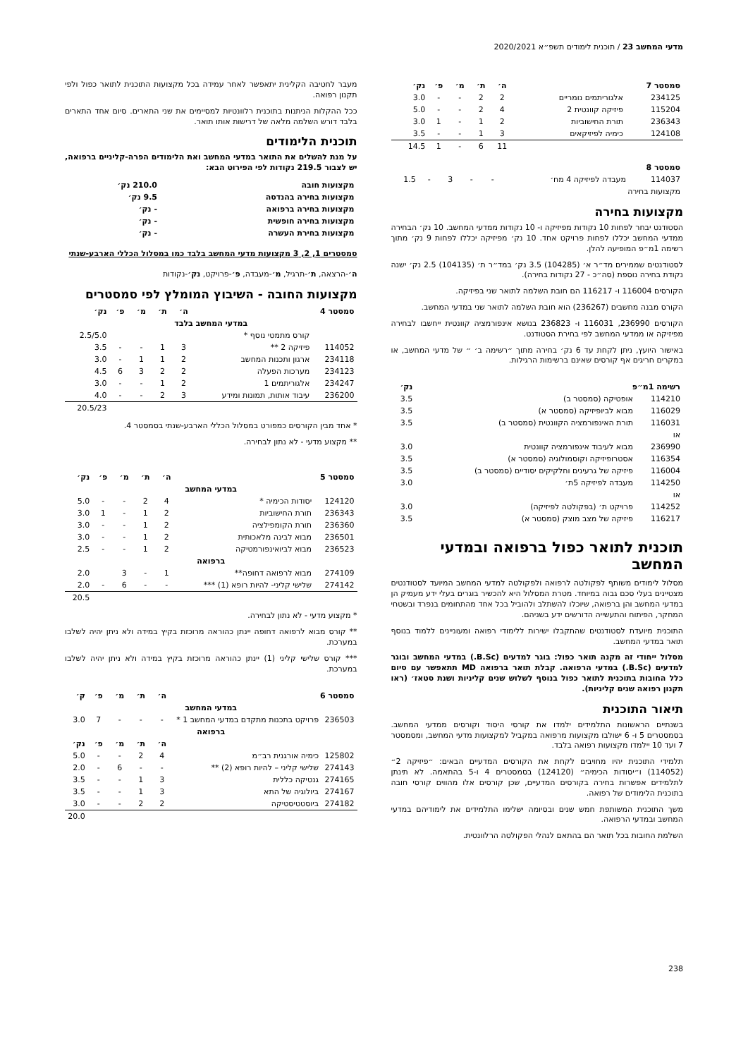מדעי המחשב 23 / תוכנית לימודים תשפ״א 2020/2021
| סמסטר 7 | | ה׳ | ת׳ | מ׳ | פ׳ | נק׳ |
| --- | --- | --- | --- | --- | --- | --- |
| 234125 | אלגוריתמים נומריים | 2 | 2 | - | - | 3.0 |
| 115204 | פיזיקה קוונטית 2 | 4 | 2 | - | - | 5.0 |
| 236343 | תורת החישוביות | 2 | 1 | - | 1 | 3.0 |
| 124108 | כימיה לפיזיקאים | 3 | 1 | - | - | 3.5 |
| | | 11 | 6 | - | 1 | 14.5 |
| סמסטר 8 | | | | | | |
| --- | --- | --- | --- | --- | --- | --- |
| 114037 | מעבדה לפיזיקה 4 מח׳ | - | - | 3 | - | 1.5 |
| מקצועות בחירה | | | | | | |
מקצועות בחירה
הסטודנט יבחר לפחות 10 נקודות מפיזיקה ו- 10 נקודות ממדעי המחשב. 10 נק׳ הבחירה ממדעי המחשב יכללו לפחות פרויקט אחד. 10 נק׳ מפיזיקה יכללו לפחות 9 נק׳ מתוך רשימה 1מ״פ המופיעה להלן.
לסטודנטים שממירים מד״ר א׳ (104285) 3.5 נק׳ במד״ר ת׳ (104135) 2.5 נק׳ ישנה נקודת בחירה נוספת (סה״כ - 27 נקודות בחירה).
הקורסים 116004 ו- 116217 הם חובת השלמה לתואר שני בפיזיקה.
הקורס מבנה מחשבים (236267) הוא חובת השלמה לתואר שני במדעי המחשב.
הקורסים 236990, 116031 ו- 236823 בנושא אינפורמציה קוונטית ייחשבו לבחירה מפיזיקה או ממדעי המחשב לפי בחירת הסטודנט.
באישור היועץ, ניתן לקחת עד 6 נק׳ בחירה מתוך ״רשימה ב׳ ״ של מדעי המחשב, או במקרים חריגים אף קורסים שאינם ברשימות הרגילות.
| רשימה 1מ״פ | | נק׳ |
| --- | --- | --- |
| 114210 | אופטיקה (סמסטר ב) | 3.5 |
| 116029 | מבוא לביופיזיקה (סמסטר א) | 3.5 |
| 116031 | תורת האינפורמציה הקוונטית (סמסטר ב) | 3.5 |
| או | | |
| 236990 | מבוא לעיבוד אינפורמציה קוונטית | 3.0 |
| 116354 | אסטרופיזיקה וקוסמולוגיה (סמסטר א) | 3.5 |
| 116004 | פיזיקה של גרעינים וחלקיקים יסודיים (סמסטר ב) | 3.5 |
| 114250 | מעבדה לפיזיקה 5ת׳ | 3.0 |
| או | | |
| 114252 | פרויקט ת׳ (בפקולטה לפיזיקה) | 3.0 |
| 116217 | פיזיקה של מצב מוצק (סמסטר א) | 3.5 |
תוכנית לתואר כפול ברפואה ובמדעי המחשב
מסלול לימודים משותף לפקולטה לרפואה ולפקולטה למדעי המחשב המיועד לסטודנטים מצטיינים בעלי סכם גבוה במיוחד. מטרת המסלול היא להכשיר בוגרים בעלי ידע מעמיק הן במדעי המחשב והן ברפואה, שיוכלו להשתלב ולהוביל בכל אחד מהתחומים בנפרד ובשטחי המחקר, הפיתוח והתעשייה הדורשים ידע בשניהם.
התוכנית מיועדת לסטודנטים שהתקבלו ישירות ללימודי רפואה ומעוניינים ללמוד בנוסף תואר במדעי המחשב.
מסלול ייחודי זה מקנה תואר כפול: בוגר למדעים (B.Sc.) במדעי המחשב ובוגר למדעים (B.Sc.) במדעי הרפואה. קבלת תואר ברפואה MD תתאפשר עם סיום כלל החובות בתוכנית לתואר כפול בנוסף לשלוש שנים קליניות ושנת סטאז׳ (ראו תקנון רפואה שנים קליניות).
תיאור התוכנית
בשנתיים הראשונות התלמידים ילמדו את קורסי היסוד וקורסים ממדעי המחשב. בסמסטרים 5 ו- 6 ישולבו מקצועות מרפואה במקביל למקצועות מדעי המחשב, ומסמסטר 7 ועד 10 יילמדו מקצועות רפואה בלבד.
תלמידי התוכנית יהיו מחויבים לקחת את הקורסים המדעיים הבאים: ״פיזיקה 2״ (114052) ו״יסודות הכימיה״ (124120) בסמסטרים 4 ו-5 בהתאמה. לא תינתן לתלמידים אפשרות בחירה בקורסים המדעיים, שכן קורסים אלו מהווים קורסי חובה בתוכנית הלימודים של רפואה.
משך התוכנית המשותפת חמש שנים ובסיומה ישלימו התלמידים את לימודיהם במדעי המחשב ובמדעי הרפואה.
השלמת החובות בכל תואר הם בהתאם לנהלי הפקולטה הרלוונטית.
מעבר לחטיבה הקלינית יתאפשר לאחר עמידה בכל מקצועות התוכנית לתואר כפול ולפי תקנון רפואה.
ככל ההקלות הניתנות בתוכנית רלוונטיות למסיימים את שני התארים. סיום אחד התארים בלבד דורש השלמה מלאה של דרישות אותו תואר.
תוכנית הלימודים
על מנת להשלים את התואר במדעי המחשב ואת הלימודים הפרה-קליניים ברפואה, יש לצבור 219.5 נקודות לפי הפירוט הבא:
| מקצועות חובה | 210.0 נק׳ |
| מקצועות בחירה בהנדסה | 9.5 נק׳ |
| מקצועות בחירה ברפואה | - נק׳ |
| מקצועות בחירה חופשית | - נק׳ |
| מקצועות בחירת העשרה | - נק׳ |
סמסטרים 1, 2, 3 מקצועות מדעי המחשב בלבד כמו במסלול הכללי הארבע-שנתי
ה׳-הרצאה, ת׳-תרגיל, מ׳-מעבדה, פ׳-פרויקט, נק׳-נקודות
מקצועות החובה - השיבוץ המומלץ לפי סמסטרים
| סמסטר 4 | | ה׳ | ת׳ | מ׳ | פ׳ | נק׳ |
| --- | --- | --- | --- | --- | --- | --- |
| במדעי המחשב בלבד | | | | | | |
| | קורס מתמטי נוסף * | | | | | 2.5/5.0 |
| 114052 | פיזיקה 2 ** | 3 | 1 | - | - | 3.5 |
| 234118 | ארגון ותכנות המחשב | 2 | 1 | 1 | - | 3.0 |
| 234123 | מערכות הפעלה | 2 | 2 | 3 | 6 | 4.5 |
| 234247 | אלגוריתמים 1 | 2 | 1 | - | - | 3.0 |
| 236200 | עיבוד אותות, תמונות ומידע | 3 | 2 | - | - | 4.0 |
| | | | | | | 20.5/23 |
* אחד מבין הקורסים כמפורט במסלול הכללי הארבע-שנתי בסמסטר 4.
** מקצוע מדעי - לא נתון לבחירה.
| סמסטר 5 | | ה׳ | ת׳ | מ׳ | פ׳ | נק׳ |
| --- | --- | --- | --- | --- | --- | --- |
| במדעי המחשב | | | | | | |
| 124120 | יסודות הכימיה * | 4 | 2 | - | - | 5.0 |
| 236343 | תורת החישוביות | 2 | 1 | - | 1 | 3.0 |
| 236360 | תורת הקומפילציה | 2 | 1 | - | - | 3.0 |
| 236501 | מבוא לבינה מלאכותית | 2 | 1 | - | - | 3.0 |
| 236523 | מבוא לביואינפורמטיקה | 2 | 1 | - | - | 2.5 |
| ברפואה | | | | | | |
| 274109 | מבוא לרפואה דחופה** | 1 | - | 3 | | 2.0 |
| 274142 | שלישי קליני- להיות רופא (1) *** | - | - | 6 | - | 2.0 |
| | | | | | | 20.5 |
* מקצוע מדעי - לא נתון לבחירה.
** קורס מבוא לרפואה דחופה יינתן כהוראה מרוכזת בקיץ במידה ולא ניתן יהיה לשלבו במערכת.
*** קורס שלישי קליני (1) יינתן כהוראה מרוכזת בקיץ במידה ולא ניתן יהיה לשלבו במערכת.
| סמסטר 6 | | ה׳ | ת׳ | מ׳ | פ׳ | ק׳ |
| --- | --- | --- | --- | --- | --- | --- |
| במדעי המחשב | | | | | | |
| 236503 | פרויקט בתכנות מתקדם במדעי המחשב 1 * | - | - | - | 7 | 3.0 |
| ברפואה | | | | | | |
| | | ה׳ | ת׳ | מ׳ | פ׳ | נק׳ |
| 125802 | כימיה אורגנית רב״מ | 4 | 2 | - | - | 5.0 |
| 274143 | שלישי קליני – להיות רופא (2) ** | - | - | 6 | - | 2.0 |
| 274165 | גנטיקה כללית | 3 | 1 | - | - | 3.5 |
| 274167 | ביולוגיה של התא | 3 | 1 | - | - | 3.5 |
| 274182 | ביוסטטיסטיקה | 2 | 2 | - | - | 3.0 |
| | | | | | | 20.0 |
238